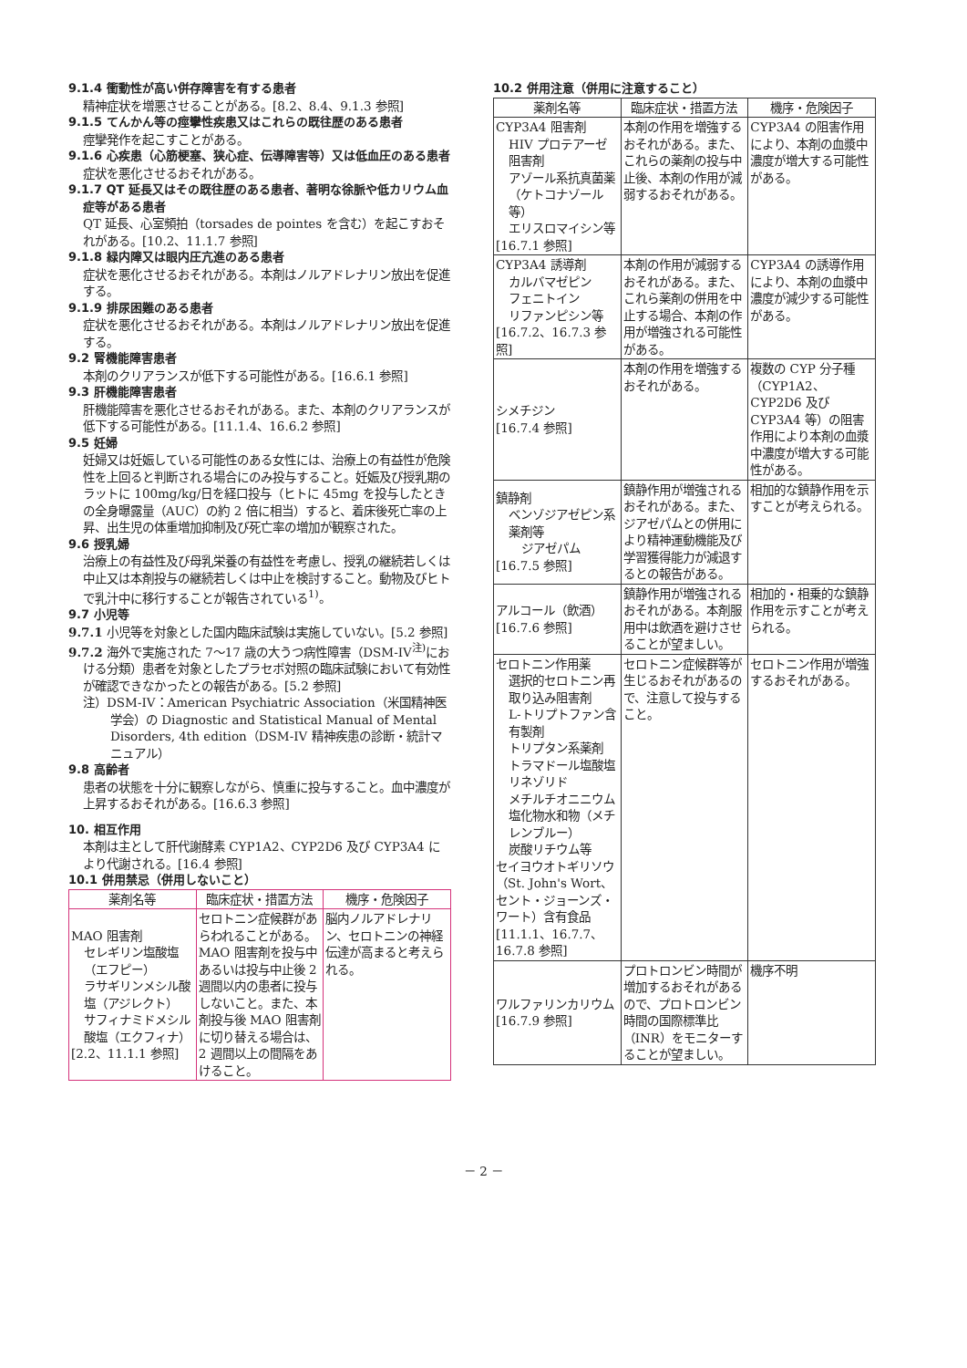9.1.4 衝動性が高い併存障害を有する患者
精神症状を増悪させることがある。[8.2、8.4、9.1.3 参照]
9.1.5 てんかん等の痙攣性疾患又はこれらの既往歴のある患者
痙攣発作を起こすことがある。
9.1.6 心疾患（心筋梗塞、狭心症、伝導障害等）又は低血圧のある患者
症状を悪化させるおそれがある。
9.1.7 QT 延長又はその既往歴のある患者、著明な徐脈や低カリウム血症等がある患者
QT 延長、心室頻拍（torsades de pointes を含む）を起こすおそれがある。[10.2、11.1.7 参照]
9.1.8 緑内障又は眼内圧亢進のある患者
症状を悪化させるおそれがある。本剤はノルアドレナリン放出を促進する。
9.1.9 排尿困難のある患者
症状を悪化させるおそれがある。本剤はノルアドレナリン放出を促進する。
9.2 腎機能障害患者
本剤のクリアランスが低下する可能性がある。[16.6.1 参照]
9.3 肝機能障害患者
肝機能障害を悪化させるおそれがある。また、本剤のクリアランスが低下する可能性がある。[11.1.4、16.6.2 参照]
9.5 妊婦
妊婦又は妊娠している可能性のある女性には、治療上の有益性が危険性を上回ると判断される場合にのみ投与すること。妊娠及び授乳期のラットに 100mg/kg/日を経口投与（ヒトに 45mg を投与したときの全身曝露量（AUC）の約 2 倍に相当）すると、着床後死亡率の上昇、出生児の体重増加抑制及び死亡率の増加が観察された。
9.6 授乳婦
治療上の有益性及び母乳栄養の有益性を考慮し、授乳の継続若しくは中止又は本剤投与の継続若しくは中止を検討すること。動物及びヒトで乳汁中に移行することが報告されている<sup>1)</sup>。
9.7 小児等
9.7.1 小児等を対象とした国内臨床試験は実施していない。[5.2 参照]
9.7.2 海外で実施された 7〜17 歳の大うつ病性障害（DSM-IV<sup>注)</sup>における分類）患者を対象としたプラセボ対照の臨床試験において有効性が確認できなかったとの報告がある。[5.2 参照]
注）DSM-IV：American Psychiatric Association（米国精神医学会）の Diagnostic and Statistical Manual of Mental Disorders, 4th edition（DSM-IV 精神疾患の診断・統計マニュアル）
9.8 高齢者
患者の状態を十分に観察しながら、慎重に投与すること。血中濃度が上昇するおそれがある。[16.6.3 参照]
10. 相互作用
本剤は主として肝代謝酵素 CYP1A2、CYP2D6 及び CYP3A4 により代謝される。[16.4 参照]
10.1 併用禁忌（併用しないこと）
| 薬剤名等 | 臨床症状・措置方法 | 機序・危険因子 |
| --- | --- | --- |
| MAO 阻害剤 セレギリン塩酸塩（エフピー） ラサギリンメシル酸塩（アジレクト） サフィナミドメシル酸塩（エクフィナ） [2.2、11.1.1 参照] | セロトニン症候群があらわれることがある。MAO 阻害剤を投与中あるいは投与中止後 2 週間以内の患者に投与しないこと。また、本剤投与後 MAO 阻害剤に切り替える場合は、2 週間以上の間隔をあけること。 | 脳内ノルアドレナリン、セロトニンの神経伝達が高まると考えられる。 |
10.2 併用注意（併用に注意すること）
| 薬剤名等 | 臨床症状・措置方法 | 機序・危険因子 |
| --- | --- | --- |
| CYP3A4 阻害剤 HIV プロテアーゼ阻害剤 アゾール系抗真菌薬（ケトコナゾール等） エリスロマイシン等 [16.7.1 参照] | 本剤の作用を増強するおそれがある。また、これらの薬剤の投与中止後、本剤の作用が減弱するおそれがある。 | CYP3A4 の阻害作用により、本剤の血漿中濃度が増大する可能性がある。 |
| CYP3A4 誘導剤 カルバマゼピン フェニトイン リファンピシン等 [16.7.2、16.7.3 参照] | 本剤の作用が減弱するおそれがある。また、これら薬剤の併用を中止する場合、本剤の作用が増強される可能性がある。 | CYP3A4 の誘導作用により、本剤の血漿中濃度が減少する可能性がある。 |
| シメチジン [16.7.4 参照] | 本剤の作用を増強するおそれがある。 | 複数の CYP 分子種（CYP1A2、CYP2D6 及び CYP3A4 等）の阻害作用により本剤の血漿中濃度が増大する可能性がある。 |
| 鎮静剤 ベンゾジアゼピン系薬剤等 ジアゼパム [16.7.5 参照] | 鎮静作用が増強されるおそれがある。また、ジアゼパムとの併用により精神運動機能及び学習獲得能力が減退するとの報告がある。 | 相加的な鎮静作用を示すことが考えられる。 |
| アルコール（飲酒） [16.7.6 参照] | 鎮静作用が増強されるおそれがある。本剤服用中は飲酒を避けさせることが望ましい。 | 相加的・相乗的な鎮静作用を示すことが考えられる。 |
| セロトニン作用薬 選択的セロトニン再取り込み阻害剤 L-トリプトファン含有製剤 トリプタン系薬剤 トラマドール塩酸塩 リネゾリド メチルチオニニウム塩化物水和物（メチレンブルー） 炭酸リチウム等 セイヨウオトギリソウ（St. John's Wort、セント・ジョーンズ・ワート）含有食品 [11.1.1、16.7.7、16.7.8 参照] | セロトニン症候群等が生じるおそれがあるので、注意して投与すること。 | セロトニン作用が増強するおそれがある。 |
| ワルファリンカリウム [16.7.9 参照] | プロトロンビン時間が増加するおそれがあるので、プロトロンビン時間の国際標準比（INR）をモニターすることが望ましい。 | 機序不明 |
－ 2 －